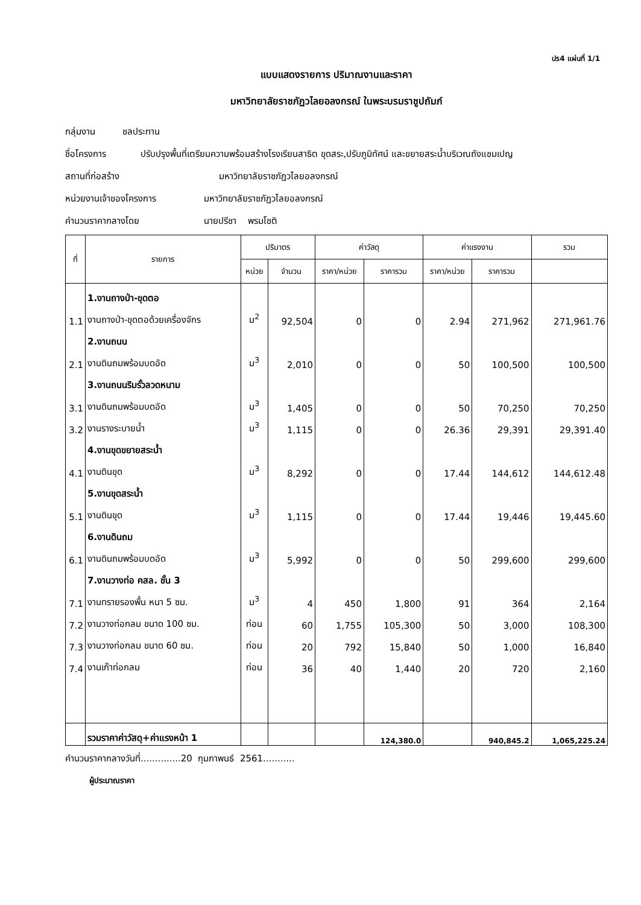ปร4 แผ่นที่ 1/1
แบบแสดงรายการ ปริมาณงานและราคา
มหาวิทยาลัยราชภัฏวไลยอลงกรณ์ ในพระบรมราชูปถัมภ์
กลุ่มงาน ชลประทาน
ชื่อโครงการ ปรับปรุงพื้นที่เตรียมความพร้อมสร้างโรงเรียนสาธิต ขุดสระ,ปรับภูมิทัศน์ และขยายสระน้ำบริเวณถังแชมเปญ
สถานที่ก่อสร้าง มหาวิทยาลัยราชภัฏวไลยอลงกรณ์
หน่วยงานเจ้าของโครงการ มหาวิทยาลัยราชภัฏวไลยอลงกรณ์
คำนวนราคากลางโดย นายปรีชา พรมโชติ
| ที่ | รายการ | ปริมาตร | | ค่าวัสดุ | | ค่าแรงงาน | | รวม |
| --- | --- | --- | --- | --- | --- | --- | --- | --- |
| | | หน่วย | จำนวน | ราคา/หน่วย | ราคารวม | ราคา/หน่วย | ราคารวม | |
| | 1.งานถางป่า-ขุดตอ | | | | | | | |
| 1.1 | งานถางป่า-ขุดตอด้วยเครื่องจักร | ม<sup>2</sup> | 92,504 | 0 | 0 | 2.94 | 271,962 | 271,961.76 |
| | 2.งานถนน | | | | | | | |
| 2.1 | งานดินถมพร้อมบดอัด | ม<sup>3</sup> | 2,010 | 0 | 0 | 50 | 100,500 | 100,500 |
| | 3.งานถนนริมรั้วลวดหนาม | | | | | | | |
| 3.1 | งานดินถมพร้อมบดอัด | ม<sup>3</sup> | 1,405 | 0 | 0 | 50 | 70,250 | 70,250 |
| 3.2 | งานรางระบายน้ำ | ม<sup>3</sup> | 1,115 | 0 | 0 | 26.36 | 29,391 | 29,391.40 |
| | 4.งานขุดขยายสระน้ำ | | | | | | | |
| 4.1 | งานดินขุด | ม<sup>3</sup> | 8,292 | 0 | 0 | 17.44 | 144,612 | 144,612.48 |
| | 5.งานขุดสระน้ำ | | | | | | | |
| 5.1 | งานดินขุด | ม<sup>3</sup> | 1,115 | 0 | 0 | 17.44 | 19,446 | 19,445.60 |
| | 6.งานดินถม | | | | | | | |
| 6.1 | งานดินถมพร้อมบดอัด | ม<sup>3</sup> | 5,992 | 0 | 0 | 50 | 299,600 | 299,600 |
| | 7.งานวางท่อ คสล. ชั้น 3 | | | | | | | |
| 7.1 | งานทรายรองพื้น หนา 5 ซม. | ม<sup>3</sup> | 4 | 450 | 1,800 | 91 | 364 | 2,164 |
| 7.2 | งานวางท่อกลม ขนาด 100 ซม. | ท่อน | 60 | 1,755 | 105,300 | 50 | 3,000 | 108,300 |
| 7.3 | งานวางท่อกลม ขนาด 60 ซม. | ท่อน | 20 | 792 | 15,840 | 50 | 1,000 | 16,840 |
| 7.4 | งานเก๊าท่อกลม | ท่อน | 36 | 40 | 1,440 | 20 | 720 | 2,160 |
| | รวมราคาค่าวัสดุ+ค่าแรงหน้า 1 | | | | 124,380.0 | | 940,845.2 | 1,065,225.24 |
คำนวนราคากลางวันที่..............20 กุมภาพนธ์ 2561...........
ผู้ประมาณราคา